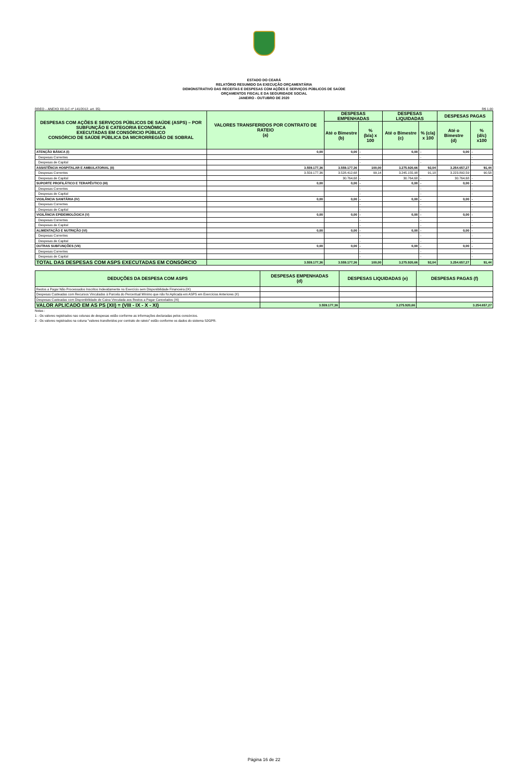ESTADO DO CEARÁ
RELATÓRIO RESUMIDO DA EXECUÇÃO ORÇAMENTÁRIA
DEMONSTRATIVO DAS RECEITAS E DESPESAS COM AÇÕES E SERVIÇOS PÚBLICOS DE SAÚDE
ORÇAMENTOS FISCAL E DA SEGURIDADE SOCIAL
JANEIRO - OUTUBRO DE 2020
RREO – ANEXO XII (LC nº 141/2012, art. 35) R$ 1,00
| DESPESAS COM AÇÕES E SERVIÇOS PÚBLICOS DE SAÚDE (ASPS) – POR SUBFUNÇÃO E CATEGORIA ECONÔMICA EXECUTADAS EM CONSÓRCIO PÚBLICO CONSÓRCIO DE SAÚDE PÚBLICA DA MICRORREGIÃO DE SOBRAL | VALORES TRANSFERIDOS POR CONTRATO DE RATEIO (a) | DESPESAS EMPENHADAS | | DESPESAS LIQUIDADAS | | DESPESAS PAGAS | |
| --- | --- | --- | --- | --- | --- | --- | --- |
| | | Até o Bimestre (b) | % (b/a) x 100 | Até o Bimestre (c) | % (c/a) x 100 | Até o Bimestre (d) | % (d/c) x100 |
| ATENÇÃO BÁSICA (I) | 0,00 | 0,00 | - | 0,00 | - | 0,00 | - |
| Despesas Correntes | | | - | | - | | - |
| Despesas de Capital | | | - | | - | | - |
| ASSISTÊNCIA HOSPITALAR E AMBULATORIAL (II) | 3.559.177,36 | 3.559.177,36 | 100,00 | 3.275.920,66 | 92,04 | 3.254.657,27 | 91,44 |
| Despesas Correntes | 3.559.177,36 | 3.528.412,68 | 99,14 | 3.245.155,98 | 91,18 | 3.223.892,59 | 90,58 |
| Despesas de Capital | | 30.764,68 | - | 30.764,68 | - | 30.764,68 | - |
| SUPORTE PROFILÁTICO E TERAPÊUTICO (III) | 0,00 | 0,00 | - | 0,00 | - | 0,00 | - |
| Despesas Correntes | | | - | | - | | - |
| Despesas de Capital | | | - | | - | | - |
| VIGILÂNCIA SANITÁRIA (IV) | 0,00 | 0,00 | - | 0,00 | - | 0,00 | - |
| Despesas Correntes | | | - | | - | | - |
| Despesas de Capital | | | - | | - | | - |
| VIGILÂNCIA EPIDEMIOLÓGICA (V) | 0,00 | 0,00 | - | 0,00 | - | 0,00 | - |
| Despesas Correntes | | | - | | - | | - |
| Despesas de Capital | | | - | | - | | - |
| ALIMENTAÇÃO E NUTRIÇÃO (VI) | 0,00 | 0,00 | - | 0,00 | - | 0,00 | - |
| Despesas Correntes | | | - | | - | | - |
| Despesas de Capital | | | - | | - | | - |
| OUTRAS SUBFUNÇÕES (VII) | 0,00 | 0,00 | - | 0,00 | - | 0,00 | - |
| Despesas Correntes | | | - | | - | | - |
| Despesas de Capital | | | - | | - | | - |
| TOTAL DAS DESPESAS COM ASPS EXECUTADAS EM CONSÓRCIO | 3.559.177,36 | 3.559.177,36 | 100,00 | 3.275.920,66 | 92,04 | 3.254.657,27 | 91,44 |
| DEDUÇÕES DA DESPESA COM ASPS | DESPESAS EMPENHADAS (d) | DESPESAS LIQUIDADAS (e) | DESPESAS PAGAS (f) |
| --- | --- | --- | --- |
| Restos a Pagar Não Processados Inscritos Indevidamente no Exercício sem Disponibilidade Financeira (IX) | | | |
| Despesas Custeadas com Recursos Vinculados à Parcela do Percentual Mínimo que não foi Aplicada em ASPS em Exercícios Anteriores (X) | | | |
| Despesas Custeadas com Disponibilidade de Caixa Vinculada aos Restos a Pagar Cancelados (XI) | | | |
| VALOR APLICADO EM AS PS (XII) = (VIII - IX - X - XI) | 3.559.177,36 | 3.275.920,66 | 3.254.657,27 |
Notas :
1 - Os valores registrados nas colunas de despesas estão conforme as informações declaradas pelos consórcios.
2 - Os valores registrados na coluna "valores transferidos por contrato de rateio" estão conforme os dados do sistema S2GPR.
Página 16 de 22